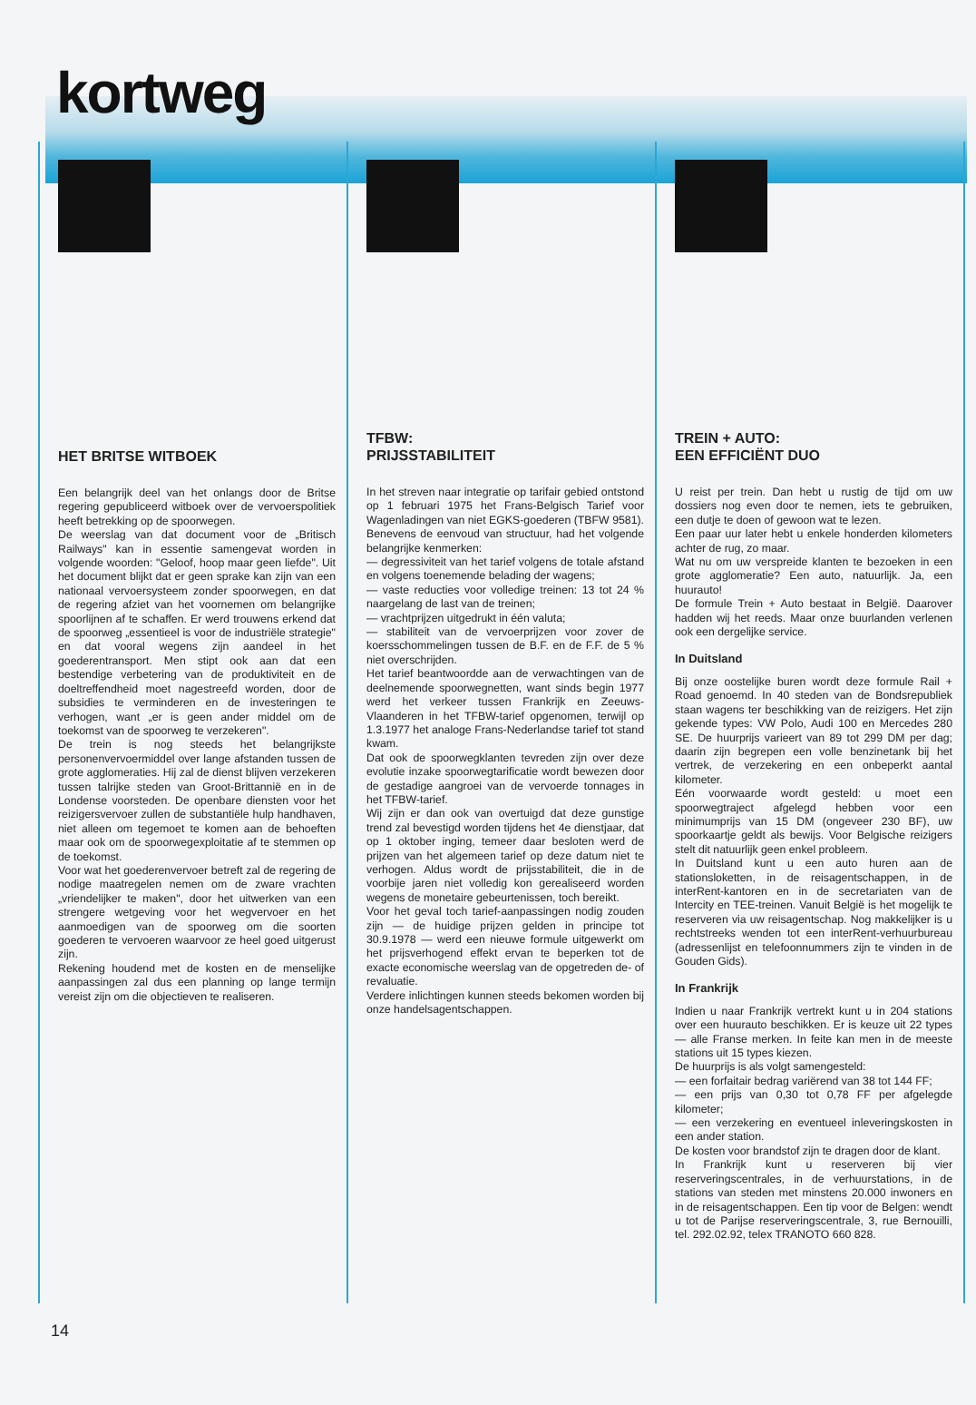kortweg
HET BRITSE WITBOEK
Een belangrijk deel van het onlangs door de Britse regering gepubliceerd witboek over de vervoerspolitiek heeft betrekking op de spoorwegen.
De weerslag van dat document voor de „Britisch Railways" kan in essentie samengevat worden in volgende woorden: "Geloof, hoop maar geen liefde". Uit het document blijkt dat er geen sprake kan zijn van een nationaal vervoersysteem zonder spoorwegen, en dat de regering afziet van het voornemen om belangrijke spoorlijnen af te schaffen. Er werd trouwens erkend dat de spoorweg „essentieel is voor de industriële strategie" en dat vooral wegens zijn aandeel in het goederentransport. Men stipt ook aan dat een bestendige verbetering van de produktiviteit en de doeltreffendheid moet nagestreefd worden, door de subsidies te verminderen en de investeringen te verhogen, want „er is geen ander middel om de toekomst van de spoorweg te verzekeren".
De trein is nog steeds het belangrijkste personenvervoermiddel over lange afstanden tussen de grote agglomeraties. Hij zal de dienst blijven verzekeren tussen talrijke steden van Groot-Brittannië en in de Londense voorsteden. De openbare diensten voor het reizigersvervoer zullen de substantiële hulp handhaven, niet alleen om tegemoet te komen aan de behoeften maar ook om de spoorwegexploitatie af te stemmen op de toekomst.
Voor wat het goederenvervoer betreft zal de regering de nodige maatregelen nemen om de zware vrachten „vriendelijker te maken", door het uitwerken van een strengere wetgeving voor het wegvervoer en het aanmoedigen van de spoorweg om die soorten goederen te vervoeren waarvoor ze heel goed uitgerust zijn.
Rekening houdend met de kosten en de menselijke aanpassingen zal dus een planning op lange termijn vereist zijn om die objectieven te realiseren.
TFBW:
PRIJSSTABILITEIT
In het streven naar integratie op tarifair gebied ontstond op 1 februari 1975 het Frans-Belgisch Tarief voor Wagenladingen van niet EGKS-goederen (TBFW 9581). Benevens de eenvoud van structuur, had het volgende belangrijke kenmerken:
— degressiviteit van het tarief volgens de totale afstand en volgens toenemende belading der wagens;
— vaste reducties voor volledige treinen: 13 tot 24 % naargelang de last van de treinen;
— vrachtprijzen uitgedrukt in één valuta;
— stabiliteit van de vervoerprijzen voor zover de koersschommelingen tussen de B.F. en de F.F. de 5 % niet overschrijden.
Het tarief beantwoordde aan de verwachtingen van de deelnemende spoorwegnetten, want sinds begin 1977 werd het verkeer tussen Frankrijk en Zeeuws-Vlaanderen in het TFBW-tarief opgenomen, terwijl op 1.3.1977 het analoge Frans-Nederlandse tarief tot stand kwam.
Dat ook de spoorwegklanten tevreden zijn over deze evolutie inzake spoorwegtarificatie wordt bewezen door de gestadige aangroei van de vervoerde tonnages in het TFBW-tarief.
Wij zijn er dan ook van overtuigd dat deze gunstige trend zal bevestigd worden tijdens het 4e dienstjaar, dat op 1 oktober inging, temeer daar besloten werd de prijzen van het algemeen tarief op deze datum niet te verhogen. Aldus wordt de prijsstabiliteit, die in de voorbije jaren niet volledig kon gerealiseerd worden wegens de monetaire gebeurtenissen, toch bereikt.
Voor het geval toch tarief-aanpassingen nodig zouden zijn — de huidige prijzen gelden in principe tot 30.9.1978 — werd een nieuwe formule uitgewerkt om het prijsverhogend effekt ervan te beperken tot de exacte economische weerslag van de opgetreden de- of revaluatie.
Verdere inlichtingen kunnen steeds bekomen worden bij onze handelsagentschappen.
TREIN + AUTO:
EEN EFFICIËNT DUO
U reist per trein. Dan hebt u rustig de tijd om uw dossiers nog even door te nemen, iets te gebruiken, een dutje te doen of gewoon wat te lezen.
Een paar uur later hebt u enkele honderden kilometers achter de rug, zo maar.
Wat nu om uw verspreide klanten te bezoeken in een grote agglomeratie? Een auto, natuurlijk. Ja, een huurauto!
De formule Trein + Auto bestaat in België. Daarover hadden wij het reeds. Maar onze buurlanden verlenen ook een dergelijke service.
In Duitsland
Bij onze oostelijke buren wordt deze formule Rail + Road genoemd. In 40 steden van de Bondsrepubliek staan wagens ter beschikking van de reizigers. Het zijn gekende types: VW Polo, Audi 100 en Mercedes 280 SE. De huurprijs varieert van 89 tot 299 DM per dag; daarin zijn begrepen een volle benzinetank bij het vertrek, de verzekering en een onbeperkt aantal kilometer.
Eén voorwaarde wordt gesteld: u moet een spoorwegtraject afgelegd hebben voor een minimumprijs van 15 DM (ongeveer 230 BF), uw spoorkaartje geldt als bewijs. Voor Belgische reizigers stelt dit natuurlijk geen enkel probleem.
In Duitsland kunt u een auto huren aan de stationsloketten, in de reisagentschappen, in de interRent-kantoren en in de secretariaten van de Intercity en TEE-treinen. Vanuit België is het mogelijk te reserveren via uw reisagentschap. Nog makkelijker is u rechtstreeks wenden tot een interRent-verhuurbureau (adressenlijst en telefoonnummers zijn te vinden in de Gouden Gids).
In Frankrijk
Indien u naar Frankrijk vertrekt kunt u in 204 stations over een huurauto beschikken. Er is keuze uit 22 types — alle Franse merken. In feite kan men in de meeste stations uit 15 types kiezen.
De huurprijs is als volgt samengesteld:
— een forfaitair bedrag variërend van 38 tot 144 FF;
— een prijs van 0,30 tot 0,78 FF per afgelegde kilometer;
— een verzekering en eventueel inleveringskosten in een ander station.
De kosten voor brandstof zijn te dragen door de klant.
In Frankrijk kunt u reserveren bij vier reserveringscentrales, in de verhuurstations, in de stations van steden met minstens 20.000 inwoners en in de reisagentschappen. Een tip voor de Belgen: wendt u tot de Parijse reserveringscentrale, 3, rue Bernouilli, tel. 292.02.92, telex TRANOTO 660 828.
14